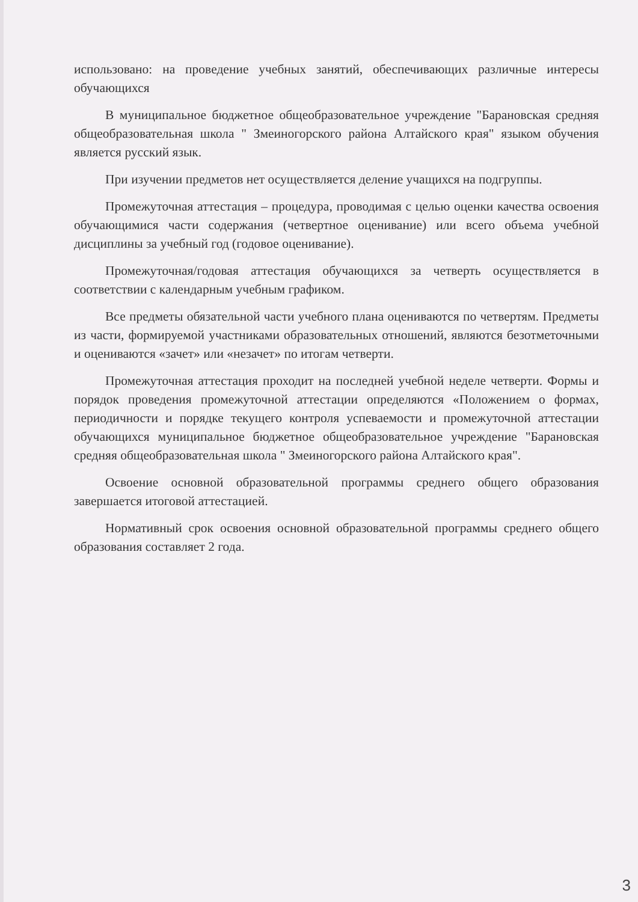использовано: на проведение учебных занятий, обеспечивающих различные интересы обучающихся
В муниципальное бюджетное общеобразовательное учреждение "Барановская средняя общеобразовательная школа " Змеиногорского района Алтайского края" языком обучения является русский язык.
При изучении предметов нет осуществляется деление учащихся на подгруппы.
Промежуточная аттестация – процедура, проводимая с целью оценки качества освоения обучающимися части содержания (четвертное оценивание) или всего объема учебной дисциплины за учебный год (годовое оценивание).
Промежуточная/годовая аттестация обучающихся за четверть осуществляется в соответствии с календарным учебным графиком.
Все предметы обязательной части учебного плана оцениваются по четвертям. Предметы из части, формируемой участниками образовательных отношений, являются безотметочными и оцениваются «зачет» или «незачет» по итогам четверти.
Промежуточная аттестация проходит на последней учебной неделе четверти. Формы и порядок проведения промежуточной аттестации определяются «Положением о формах, периодичности и порядке текущего контроля успеваемости и промежуточной аттестации обучающихся муниципальное бюджетное общеобразовательное учреждение "Барановская средняя общеобразовательная школа " Змеиногорского района Алтайского края".
Освоение основной образовательной программы среднего общего образования завершается итоговой аттестацией.
Нормативный срок освоения основной образовательной программы среднего общего образования составляет 2 года.
3